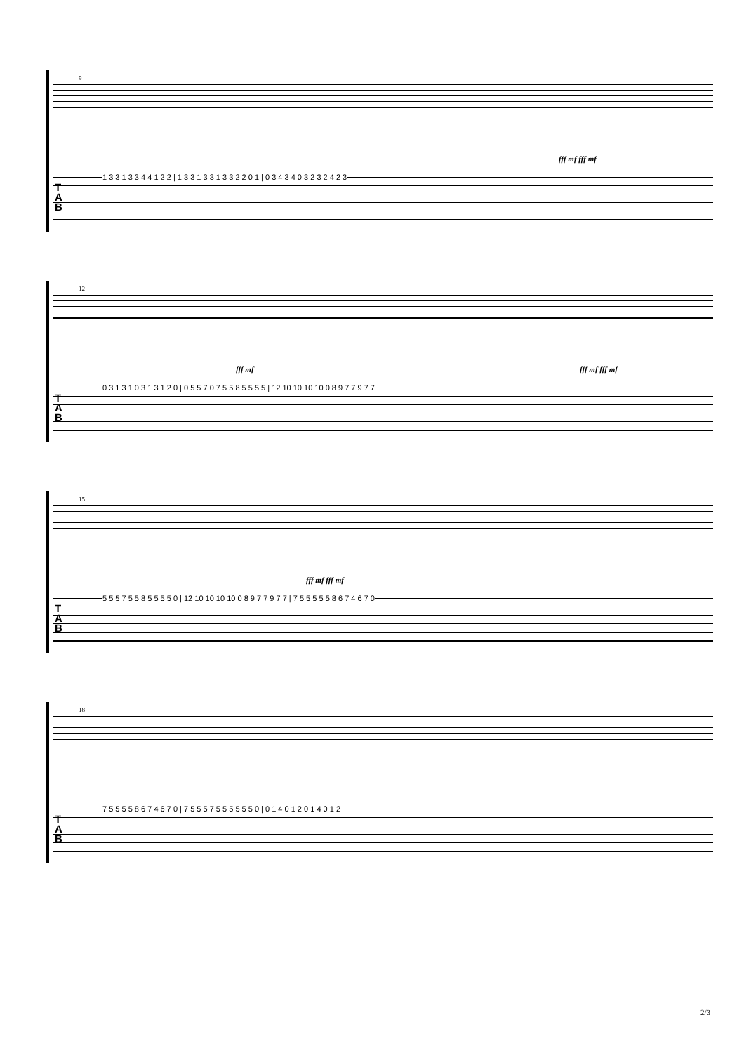9
fff mf fff mf
T
A
B
1 3 3 1 3 3 4 4 1 2 2 | 1 3 3 1 3 3 1 3 3 2 2 0 1 | 0 3 4 3 4 0 3 2 3 2 4 2 3
12
fff mf fff mf fff mf
T
A
B
0 3 1 3 1 0 3 1 3 1 2 0 | 0 5 5 7 0 7 5 5 8 5 5 5 5 | 12 10 10 10 10 0 8 9 7 7 9 7 7
15
fff mf fff mf
T
A
B
5 5 5 7 5 5 8 5 5 5 5 0 | 12 10 10 10 10 0 8 9 7 7 9 7 7 | 7 5 5 5 5 5 8 6 7 4 6 7 0
18
T
A
B
7 5 5 5 5 8 6 7 4 6 7 0 | 7 5 5 5 7 5 5 5 5 5 5 0 | 0 1 4 0 1 2 0 1 4 0 1 2
2/3